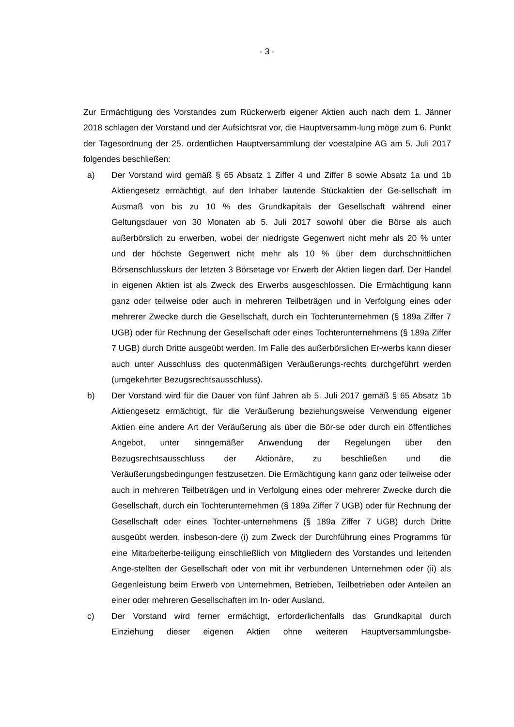- 3 -
Zur Ermächtigung des Vorstandes zum Rückerwerb eigener Aktien auch nach dem 1. Jänner 2018 schlagen der Vorstand und der Aufsichtsrat vor, die Hauptversamm-lung möge zum 6. Punkt der Tagesordnung der 25. ordentlichen Hauptversammlung der voestalpine AG am 5. Juli 2017 folgendes beschließen:
a) Der Vorstand wird gemäß § 65 Absatz 1 Ziffer 4 und Ziffer 8 sowie Absatz 1a und 1b Aktiengesetz ermächtigt, auf den Inhaber lautende Stückaktien der Ge-sellschaft im Ausmaß von bis zu 10 % des Grundkapitals der Gesellschaft während einer Geltungsdauer von 30 Monaten ab 5. Juli 2017 sowohl über die Börse als auch außerbörslich zu erwerben, wobei der niedrigste Gegenwert nicht mehr als 20 % unter und der höchste Gegenwert nicht mehr als 10 % über dem durchschnittlichen Börsenschlusskurs der letzten 3 Börsetage vor Erwerb der Aktien liegen darf. Der Handel in eigenen Aktien ist als Zweck des Erwerbs ausgeschlossen. Die Ermächtigung kann ganz oder teilweise oder auch in mehreren Teilbeträgen und in Verfolgung eines oder mehrerer Zwecke durch die Gesellschaft, durch ein Tochterunternehmen (§ 189a Ziffer 7 UGB) oder für Rechnung der Gesellschaft oder eines Tochterunternehmens (§ 189a Ziffer 7 UGB) durch Dritte ausgeübt werden. Im Falle des außerbörslichen Er-werbs kann dieser auch unter Ausschluss des quotenmäßigen Veräußerungs-rechts durchgeführt werden (umgekehrter Bezugsrechtsausschluss).
b) Der Vorstand wird für die Dauer von fünf Jahren ab 5. Juli 2017 gemäß § 65 Absatz 1b Aktiengesetz ermächtigt, für die Veräußerung beziehungsweise Verwendung eigener Aktien eine andere Art der Veräußerung als über die Bör-se oder durch ein öffentliches Angebot, unter sinngemäßer Anwendung der Regelungen über den Bezugsrechtsausschluss der Aktionäre, zu beschließen und die Veräußerungsbedingungen festzusetzen. Die Ermächtigung kann ganz oder teilweise oder auch in mehreren Teilbeträgen und in Verfolgung eines oder mehrerer Zwecke durch die Gesellschaft, durch ein Tochterunternehmen (§ 189a Ziffer 7 UGB) oder für Rechnung der Gesellschaft oder eines Tochter-unternehmens (§ 189a Ziffer 7 UGB) durch Dritte ausgeübt werden, insbeson-dere (i) zum Zweck der Durchführung eines Programms für eine Mitarbeiterbe-teiligung einschließlich von Mitgliedern des Vorstandes und leitenden Ange-stellten der Gesellschaft oder von mit ihr verbundenen Unternehmen oder (ii) als Gegenleistung beim Erwerb von Unternehmen, Betrieben, Teilbetrieben oder Anteilen an einer oder mehreren Gesellschaften im In- oder Ausland.
c) Der Vorstand wird ferner ermächtigt, erforderlichenfalls das Grundkapital durch Einziehung dieser eigenen Aktien ohne weiteren Hauptversammlungsbe-